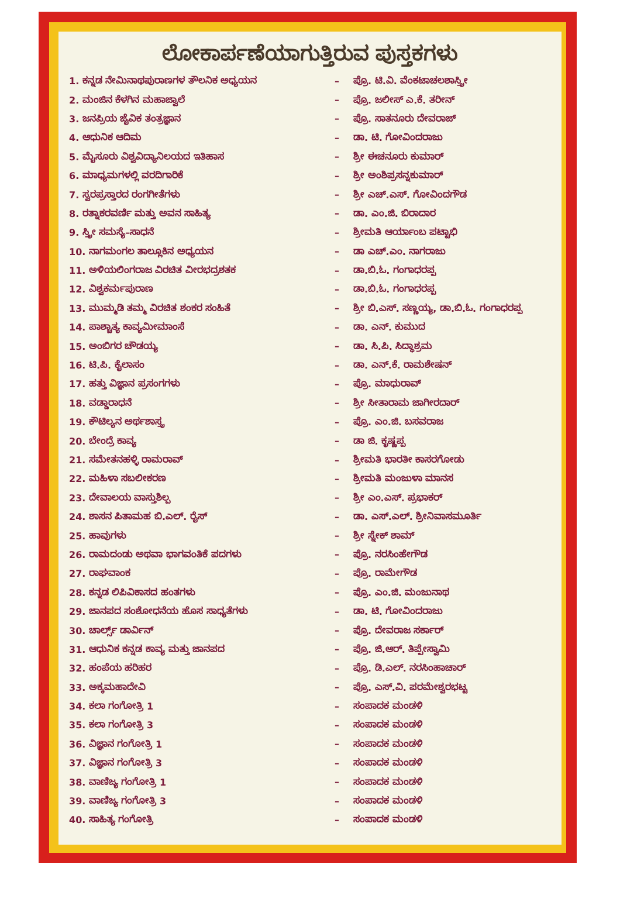ಲೋಕಾರ್ಪಣೆಯಾಗುತ್ತಿರುವ ಪುಸ್ತಕಗಳು
| 1. ಕನ್ನಡ ನೇಮಿನಾಥಪುರಾಣಗಳ ತೌಲನಿಕ ಅಧ್ಯಯನ | – | ಪ್ರೊ. ಟಿ.ವಿ. ವೆಂಕಟಾಚಲಶಾಸ್ತ್ರೀ |
| 2. ಮಂಜಿನ ಕೆಳಗಿನ ಮಹಾಜ್ವಾಲೆ | – | ಪ್ರೊ. ಜಲೀಸ್ ಎ.ಕೆ. ತರೀನ್ |
| 3. ಜನಪ್ರಿಯ ಜೈವಿಕ ತಂತ್ರಜ್ಞಾನ | – | ಪ್ರೊ. ಸಾತನೂರು ದೇವರಾಜ್ |
| 4. ಆಧುನಿಕ ಆದಿಮ | – | ಡಾ. ಟಿ. ಗೋವಿಂದರಾಜು |
| 5. ಮೈಸೂರು ವಿಶ್ವವಿದ್ಯಾನಿಲಯದ ಇತಿಹಾಸ | – | ಶ್ರೀ ಈಚನೂರು ಕುಮಾರ್ |
| 6. ಮಾಧ್ಯಮಗಳಲ್ಲಿ ವರದಿಗಾರಿಕೆ | – | ಶ್ರೀ ಅಂಶಿಪ್ರಸನ್ನಕುಮಾರ್ |
| 7. ಸ್ವರಪ್ರಸ್ತಾರದ ರಂಗಗೀತೆಗಳು | – | ಶ್ರೀ ಎಚ್.ಎಸ್. ಗೋವಿಂದಗೌಡ |
| 8. ರತ್ನಾಕರವರ್ಣಿ ಮತ್ತು ಅವನ ಸಾಹಿತ್ಯ | – | ಡಾ. ಎಂ.ಜಿ. ಬಿರಾದಾರ |
| 9. ಸ್ತ್ರೀ ಸಮಸ್ಯೆ–ಸಾಧನೆ | – | ಶ್ರೀಮತಿ ಆರ್ಯಾಂಬ ಪಟ್ಟಾಭಿ |
| 10. ನಾಗಮಂಗಲ ತಾಲ್ಲೂಕಿನ ಅಧ್ಯಯನ | – | ಡಾ ಎಚ್.ಎಂ. ನಾಗರಾಜು |
| 11. ಅಳಿಯಲಿಂಗರಾಜ ವಿರಚಿತ ವೀರಭದ್ರಶತಕ | – | ಡಾ.ಬಿ.ಓ. ಗಂಗಾಧರಪ್ಪ |
| 12. ವಿಶ್ವಕರ್ಮಪುರಾಣ | – | ಡಾ.ಬಿ.ಓ. ಗಂಗಾಧರಪ್ಪ |
| 13. ಮುಮ್ಮಡಿ ತಮ್ಮ ವಿರಚಿತ ಶಂಕರ ಸಂಹಿತೆ | – | ಶ್ರೀ ಬಿ.ಎಸ್. ಸಣ್ಣಯ್ಯ, ಡಾ.ಬಿ.ಓ. ಗಂಗಾಧರಪ್ಪ |
| 14. ಪಾಶ್ಚಾತ್ಯ ಕಾವ್ಯಮೀಮಾಂಸೆ | – | ಡಾ. ಎನ್. ಕುಮುದ |
| 15. ಅಂಬಿಗರ ಚೌಡಯ್ಯ | – | ಡಾ. ಸಿ.ಪಿ. ಸಿದ್ಧಾಶ್ರಮ |
| 16. ಟಿ.ಪಿ. ಕೈಲಾಸಂ | – | ಡಾ. ಎನ್.ಕೆ. ರಾಮಶೇಷನ್ |
| 17. ಹತ್ತು ವಿಜ್ಞಾನ ಪ್ರಸಂಗಗಳು | – | ಪ್ರೊ. ಮಾಧುರಾವ್ |
| 18. ವಡ್ಡಾರಾಧನೆ | – | ಶ್ರೀ ಸೀತಾರಾಮ ಜಾಗೀರದಾರ್ |
| 19. ಕೌಟಿಲ್ಯನ ಅರ್ಥಶಾಸ್ತ್ರ | – | ಪ್ರೊ. ಎಂ.ಜಿ. ಬಸವರಾಜ |
| 20. ಬೇಂದ್ರೆ ಕಾವ್ಯ | – | ಡಾ ಜಿ. ಕೃಷ್ಣಪ್ಪ |
| 21. ಸಮೇತನಹಳ್ಳಿ ರಾಮರಾವ್ | – | ಶ್ರೀಮತಿ ಭಾರತೀ ಕಾಸರಗೋಡು |
| 22. ಮಹಿಳಾ ಸಬಲೀಕರಣ | – | ಶ್ರೀಮತಿ ಮಂಜುಳಾ ಮಾನಸ |
| 23. ದೇವಾಲಯ ವಾಸ್ತುಶಿಲ್ಪ | – | ಶ್ರೀ ಎಂ.ಎಸ್. ಪ್ರಭಾಕರ್ |
| 24. ಶಾಸನ ಪಿತಾಮಹ ಬಿ.ಎಲ್. ರೈಸ್ | – | ಡಾ. ಎಸ್.ಎಲ್. ಶ್ರೀನಿವಾಸಮೂರ್ತಿ |
| 25. ಹಾವುಗಳು | – | ಶ್ರೀ ಸ್ನೇಕ್ ಶಾಮ್ |
| 26. ರಾಮದಂಡು ಅಥವಾ ಭಾಗವಂತಿಕೆ ಪದಗಳು | – | ಪ್ರೊ. ನರಸಿಂಹೇಗೌಡ |
| 27. ರಾಘವಾಂಕ | – | ಪ್ರೊ. ರಾಮೇಗೌಡ |
| 28. ಕನ್ನಡ ಲಿಪಿವಿಕಾಸದ ಹಂತಗಳು | – | ಪ್ರೊ. ಎಂ.ಜಿ. ಮಂಜುನಾಥ |
| 29. ಜಾನಪದ ಸಂಶೋಧನೆಯ ಹೊಸ ಸಾಧ್ಯತೆಗಳು | – | ಡಾ. ಟಿ. ಗೋವಿಂದರಾಜು |
| 30. ಚಾರ್ಲ್ಸ್ ಡಾರ್ವಿನ್ | – | ಪ್ರೊ. ದೇವರಾಜ ಸರ್ಕಾರ್ |
| 31. ಆಧುನಿಕ ಕನ್ನಡ ಕಾವ್ಯ ಮತ್ತು ಜಾನಪದ | – | ಪ್ರೊ. ಜಿ.ಆರ್. ತಿಪ್ಪೇಸ್ವಾಮಿ |
| 32. ಹಂಪೆಯ ಹರಿಹರ | – | ಪ್ರೊ. ಡಿ.ಎಲ್. ನರಸಿಂಹಾಚಾರ್ |
| 33. ಅಕ್ಕಮಹಾದೇವಿ | – | ಪ್ರೊ. ಎಸ್.ವಿ. ಪರಮೇಶ್ವರಭಟ್ಟ |
| 34. ಕಲಾ ಗಂಗೋತ್ರಿ 1 | – | ಸಂಪಾದಕ ಮಂಡಳಿ |
| 35. ಕಲಾ ಗಂಗೋತ್ರಿ 3 | – | ಸಂಪಾದಕ ಮಂಡಳಿ |
| 36. ವಿಜ್ಞಾನ ಗಂಗೋತ್ರಿ 1 | – | ಸಂಪಾದಕ ಮಂಡಳಿ |
| 37. ವಿಜ್ಞಾನ ಗಂಗೋತ್ರಿ 3 | – | ಸಂಪಾದಕ ಮಂಡಳಿ |
| 38. ವಾಣಿಜ್ಯ ಗಂಗೋತ್ರಿ 1 | – | ಸಂಪಾದಕ ಮಂಡಳಿ |
| 39. ವಾಣಿಜ್ಯ ಗಂಗೋತ್ರಿ 3 | – | ಸಂಪಾದಕ ಮಂಡಳಿ |
| 40. ಸಾಹಿತ್ಯ ಗಂಗೋತ್ರಿ | – | ಸಂಪಾದಕ ಮಂಡಳಿ |